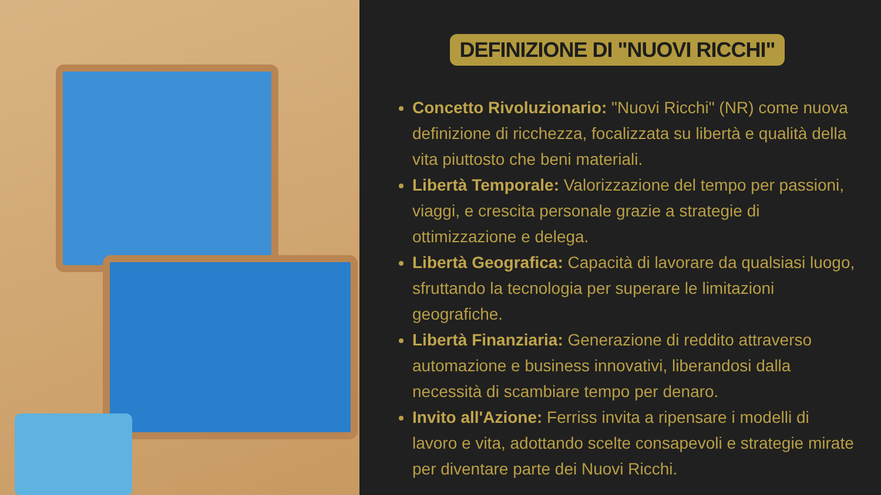DEFINIZIONE DI "NUOVI RICCHI"
Concetto Rivoluzionario: "Nuovi Ricchi" (NR) come nuova definizione di ricchezza, focalizzata su libertà e qualità della vita piuttosto che beni materiali.
Libertà Temporale: Valorizzazione del tempo per passioni, viaggi, e crescita personale grazie a strategie di ottimizzazione e delega.
Libertà Geografica: Capacità di lavorare da qualsiasi luogo, sfruttando la tecnologia per superare le limitazioni geografiche.
Libertà Finanziaria: Generazione di reddito attraverso automazione e business innovativi, liberandosi dalla necessità di scambiare tempo per denaro.
Invito all'Azione: Ferriss invita a ripensare i modelli di lavoro e vita, adottando scelte consapevoli e strategie mirate per diventare parte dei Nuovi Ricchi.